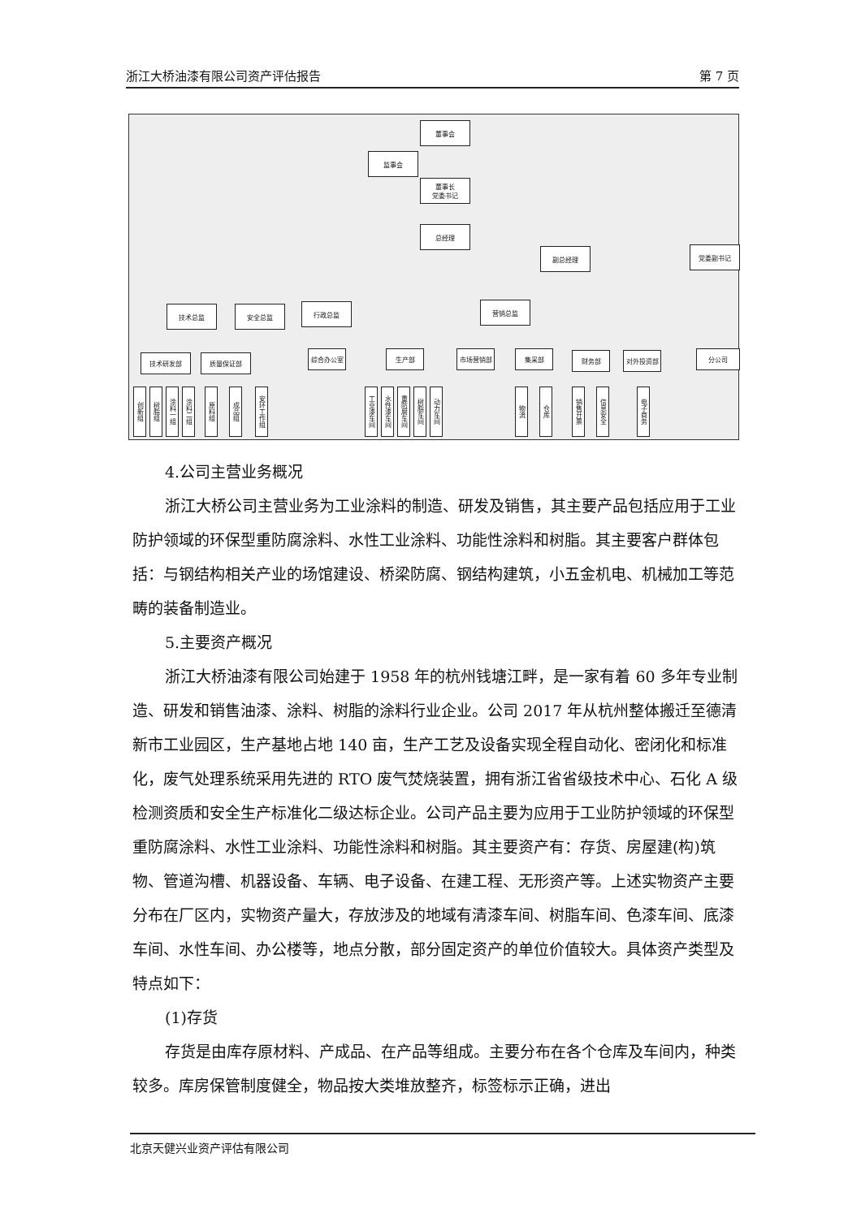浙江大桥油漆有限公司资产评估报告 第 7 页
董事会
监事会
董事长
党委书记
总经理
副总经理 党委副书记
技术总监 安全总监 行政总监 营销总监
技术研发部 质量保证部
综合办公室 生产部 市场营销部 集采部 财务部 对外投资部 分公司
创新组
树脂组
涂料一组
涂料二组
原料组
成品组
安环工作组
工业漆车间
水性漆车间
重防腐车间
树脂车间
动力车间
物流
仓库
销售开票
信息安全
电子商务
4.公司主营业务概况
浙江大桥公司主营业务为工业涂料的制造、研发及销售，其主要产品包括应用于工业防护领域的环保型重防腐涂料、水性工业涂料、功能性涂料和树脂。其主要客户群体包括：与钢结构相关产业的场馆建设、桥梁防腐、钢结构建筑，小五金机电、机械加工等范畴的装备制造业。
5.主要资产概况
浙江大桥油漆有限公司始建于 1958 年的杭州钱塘江畔，是一家有着 60 多年专业制造、研发和销售油漆、涂料、树脂的涂料行业企业。公司 2017 年从杭州整体搬迁至德清新市工业园区，生产基地占地 140 亩，生产工艺及设备实现全程自动化、密闭化和标准化，废气处理系统采用先进的 RTO 废气焚烧装置，拥有浙江省省级技术中心、石化 A 级检测资质和安全生产标准化二级达标企业。公司产品主要为应用于工业防护领域的环保型重防腐涂料、水性工业涂料、功能性涂料和树脂。其主要资产有：存货、房屋建(构)筑物、管道沟槽、机器设备、车辆、电子设备、在建工程、无形资产等。上述实物资产主要分布在厂区内，实物资产量大，存放涉及的地域有清漆车间、树脂车间、色漆车间、底漆车间、水性车间、办公楼等，地点分散，部分固定资产的单位价值较大。具体资产类型及特点如下：
(1)存货
存货是由库存原材料、产成品、在产品等组成。主要分布在各个仓库及车间内，种类较多。库房保管制度健全，物品按大类堆放整齐，标签标示正确，进出
北京天健兴业资产评估有限公司